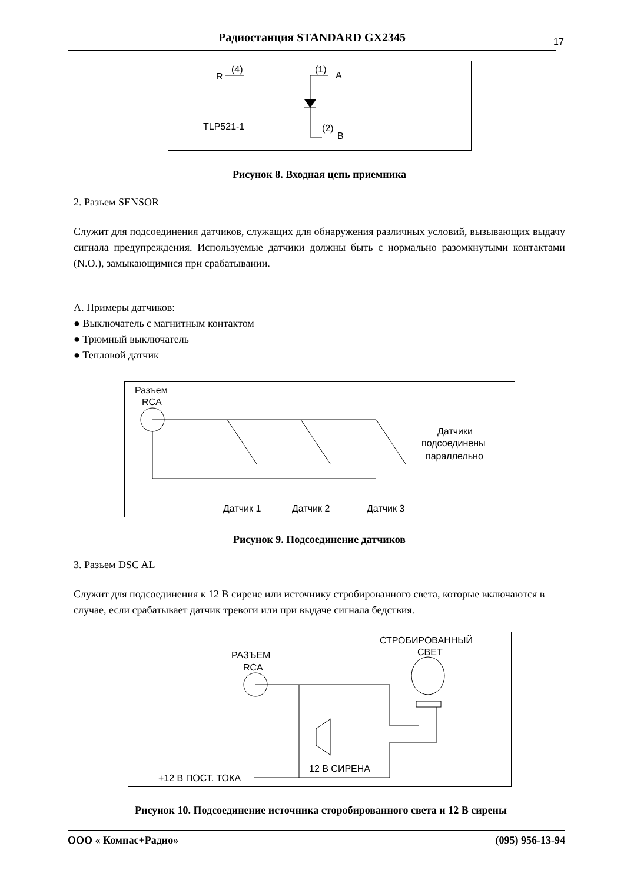Радиостанция STANDARD GX2345 17
R
(4)
(1)
A
TLP521-1
(2)
B
Рисунок 8. Входная цепь приемника
2. Разъем SENSOR
Служит для подсоединения датчиков, служащих для обнаружения различных условий, вызывающих выдачу сигнала предупреждения. Используемые датчики должны быть с нормально разомкнутыми контактами (N.O.), замыкающимися при срабатывании.
А. Примеры датчиков:
● Выключатель с магнитным контактом
● Трюмный выключатель
● Тепловой датчик
Разъем
RCA
Датчики
подсоединены
параллельно
Датчик 1
Датчик 2
Датчик 3
Рисунок 9. Подсоединение датчиков
3. Разъем DSC AL
Служит для подсоединения к 12 В сирене или источнику стробированного света, которые включаются в случае, если срабатывает датчик тревоги или при выдаче сигнала бедствия.
СТРОБИРОВАННЫЙ
СВЕТ
РАЗЪЕМ
RCA
12 В СИРЕНА
+12 В ПОСТ. ТОКА
Рисунок 10. Подсоединение источника сторобированного света и 12 В сирены
ООО « Компас+Радио» (095) 956-13-94